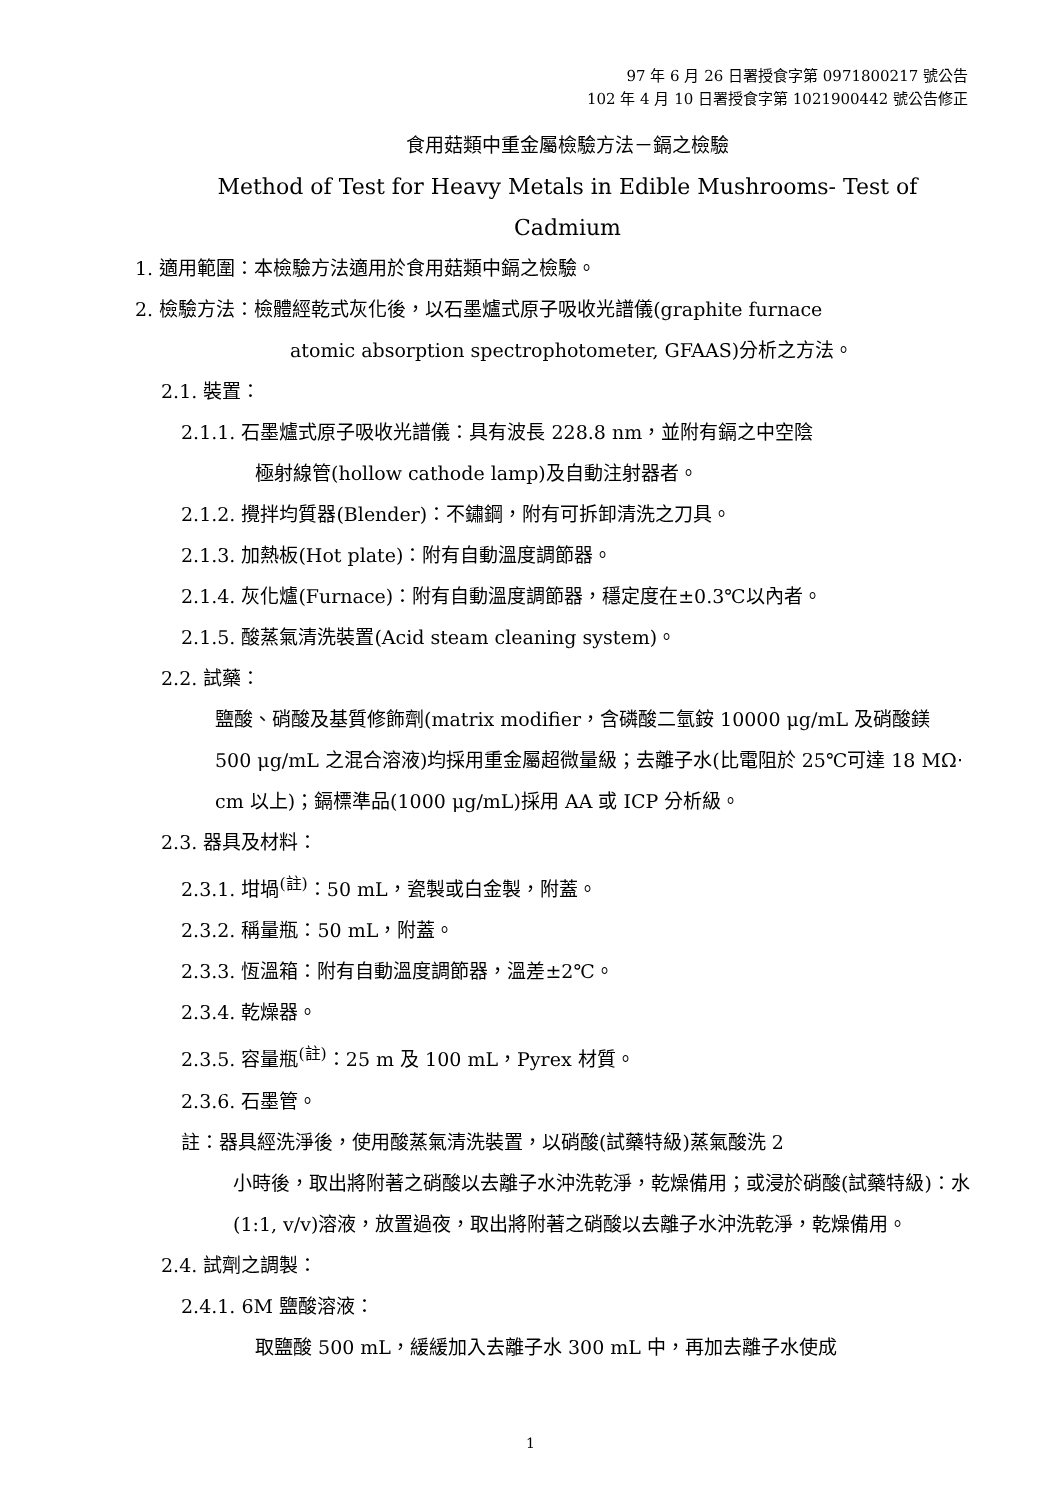97 年 6 月 26 日署授食字第 0971800217 號公告
102 年 4 月 10 日署授食字第 1021900442 號公告修正
食用菇類中重金屬檢驗方法－鎘之檢驗
Method of Test for Heavy Metals in Edible Mushrooms- Test of Cadmium
1. 適用範圍：本檢驗方法適用於食用菇類中鎘之檢驗。
2. 檢驗方法：檢體經乾式灰化後，以石墨爐式原子吸收光譜儀(graphite furnace
atomic absorption spectrophotometer, GFAAS)分析之方法。
2.1. 裝置：
2.1.1. 石墨爐式原子吸收光譜儀：具有波長 228.8 nm，並附有鎘之中空陰
極射線管(hollow cathode lamp)及自動注射器者。
2.1.2. 攪拌均質器(Blender)：不鏽鋼，附有可拆卸清洗之刀具。
2.1.3. 加熱板(Hot plate)：附有自動溫度調節器。
2.1.4. 灰化爐(Furnace)：附有自動溫度調節器，穩定度在±0.3℃以內者。
2.1.5. 酸蒸氣清洗裝置(Acid steam cleaning system)。
2.2. 試藥：
鹽酸、硝酸及基質修飾劑(matrix modifier，含磷酸二氫銨 10000 μg/mL 及硝酸鎂 500 μg/mL 之混合溶液)均採用重金屬超微量級；去離子水(比電阻於 25℃可達 18 MΩ‧cm 以上)；鎘標準品(1000 μg/mL)採用 AA 或 ICP 分析級。
2.3. 器具及材料：
2.3.1. 坩堝<sup>(註)</sup>：50 mL，瓷製或白金製，附蓋。
2.3.2. 稱量瓶：50 mL，附蓋。
2.3.3. 恆溫箱：附有自動溫度調節器，溫差±2℃。
2.3.4. 乾燥器。
2.3.5. 容量瓶<sup>(註)</sup>：25 m 及 100 mL，Pyrex 材質。
2.3.6. 石墨管。
註：器具經洗淨後，使用酸蒸氣清洗裝置，以硝酸(試藥特級)蒸氣酸洗 2
小時後，取出將附著之硝酸以去離子水沖洗乾淨，乾燥備用；或浸於硝酸(試藥特級)：水(1:1, v/v)溶液，放置過夜，取出將附著之硝酸以去離子水沖洗乾淨，乾燥備用。
2.4. 試劑之調製：
2.4.1. 6M 鹽酸溶液：
取鹽酸 500 mL，緩緩加入去離子水 300 mL 中，再加去離子水使成
1